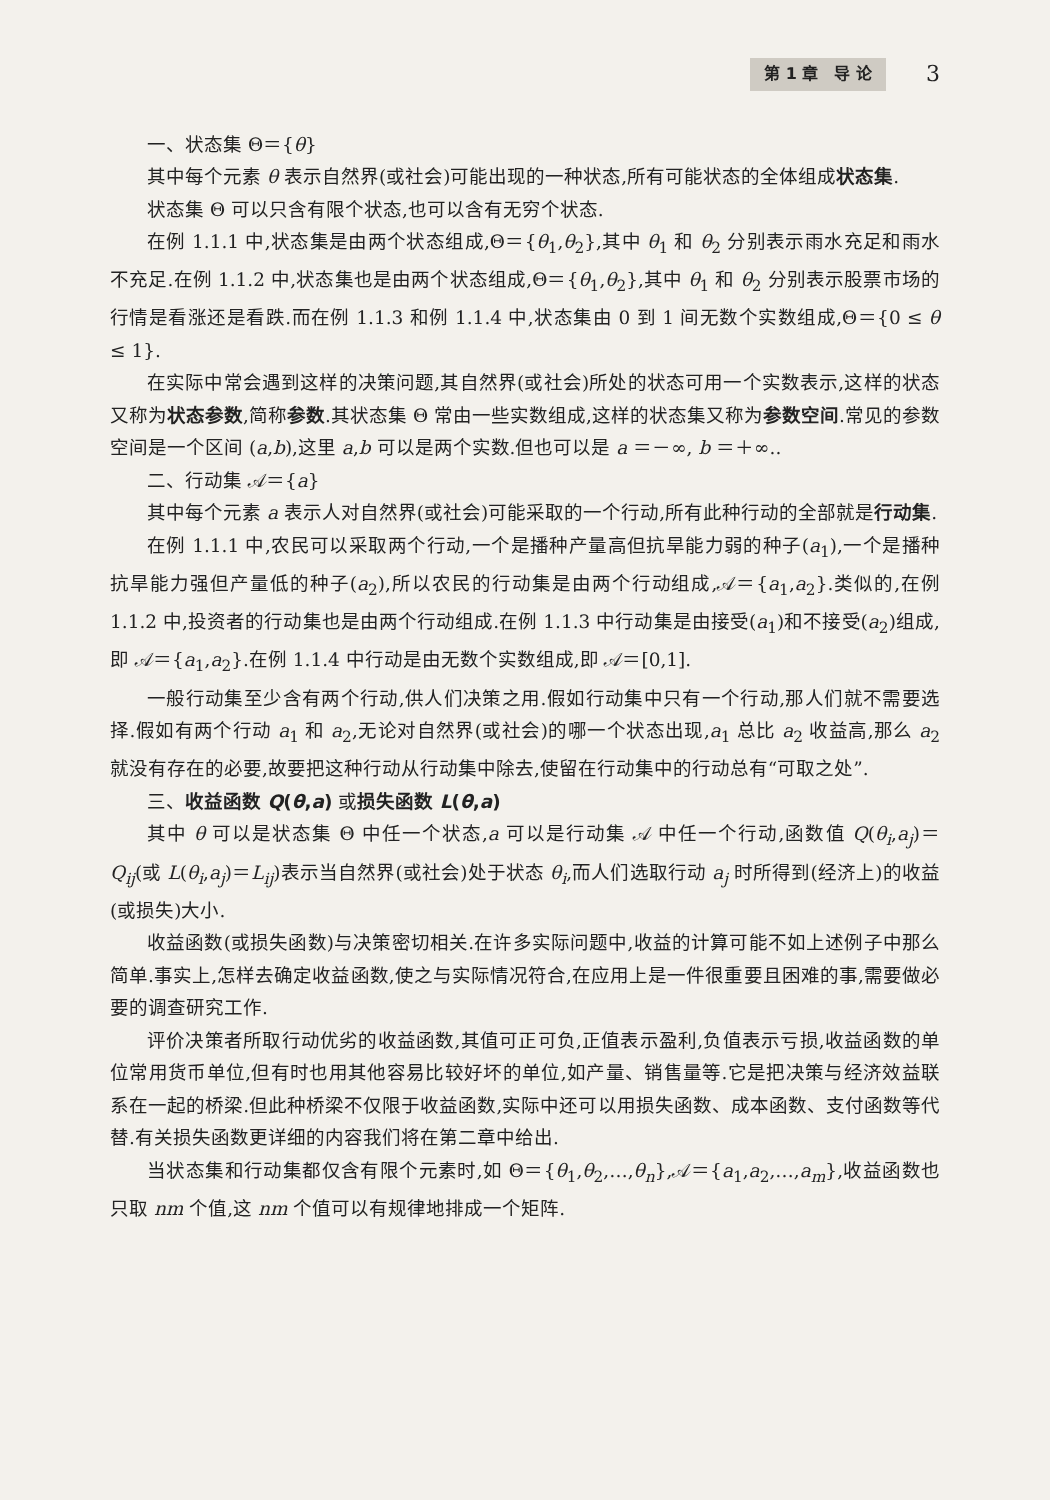第 1 章　导 论 3
一、状态集 Θ＝{θ}
其中每个元素 θ 表示自然界(或社会)可能出现的一种状态,所有可能状态的全体组成状态集.
状态集 Θ 可以只含有限个状态,也可以含有无穷个状态.
在例 1.1.1 中,状态集是由两个状态组成,Θ＝{θ<sub>1</sub>,θ<sub>2</sub>},其中 θ<sub>1</sub> 和 θ<sub>2</sub> 分别表示雨水充足和雨水不充足.在例 1.1.2 中,状态集也是由两个状态组成,Θ＝{θ<sub>1</sub>,θ<sub>2</sub>},其中 θ<sub>1</sub> 和 θ<sub>2</sub> 分别表示股票市场的行情是看涨还是看跌.而在例 1.1.3 和例 1.1.4 中,状态集由 0 到 1 间无数个实数组成,Θ＝{0 ≤ θ ≤ 1}.
在实际中常会遇到这样的决策问题,其自然界(或社会)所处的状态可用一个实数表示,这样的状态又称为状态参数,简称参数.其状态集 Θ 常由一些实数组成,这样的状态集又称为参数空间.常见的参数空间是一个区间 (a,b),这里 a,b 可以是两个实数.但也可以是 a ＝－∞, b ＝＋∞..
二、行动集 𝒜＝{a}
其中每个元素 a 表示人对自然界(或社会)可能采取的一个行动,所有此种行动的全部就是行动集.
在例 1.1.1 中,农民可以采取两个行动,一个是播种产量高但抗旱能力弱的种子(a<sub>1</sub>),一个是播种抗旱能力强但产量低的种子(a<sub>2</sub>),所以农民的行动集是由两个行动组成,𝒜＝{a<sub>1</sub>,a<sub>2</sub>}.类似的,在例 1.1.2 中,投资者的行动集也是由两个行动组成.在例 1.1.3 中行动集是由接受(a<sub>1</sub>)和不接受(a<sub>2</sub>)组成,即 𝒜＝{a<sub>1</sub>,a<sub>2</sub>}.在例 1.1.4 中行动是由无数个实数组成,即 𝒜＝[0,1].
一般行动集至少含有两个行动,供人们决策之用.假如行动集中只有一个行动,那人们就不需要选择.假如有两个行动 a<sub>1</sub> 和 a<sub>2</sub>,无论对自然界(或社会)的哪一个状态出现,a<sub>1</sub> 总比 a<sub>2</sub> 收益高,那么 a<sub>2</sub> 就没有存在的必要,故要把这种行动从行动集中除去,使留在行动集中的行动总有“可取之处”.
三、收益函数 Q(θ,a) 或损失函数 L(θ,a)
其中 θ 可以是状态集 Θ 中任一个状态,a 可以是行动集 𝒜 中任一个行动,函数值 Q(θ<sub>i</sub>,a<sub>j</sub>)＝Q<sub>ij</sub>(或 L(θ<sub>i</sub>,a<sub>j</sub>)＝L<sub>ij</sub>)表示当自然界(或社会)处于状态 θ<sub>i</sub>,而人们选取行动 a<sub>j</sub> 时所得到(经济上)的收益(或损失)大小.
收益函数(或损失函数)与决策密切相关.在许多实际问题中,收益的计算可能不如上述例子中那么简单.事实上,怎样去确定收益函数,使之与实际情况符合,在应用上是一件很重要且困难的事,需要做必要的调查研究工作.
评价决策者所取行动优劣的收益函数,其值可正可负,正值表示盈利,负值表示亏损,收益函数的单位常用货币单位,但有时也用其他容易比较好坏的单位,如产量、销售量等.它是把决策与经济效益联系在一起的桥梁.但此种桥梁不仅限于收益函数,实际中还可以用损失函数、成本函数、支付函数等代替.有关损失函数更详细的内容我们将在第二章中给出.
当状态集和行动集都仅含有限个元素时,如 Θ＝{θ<sub>1</sub>,θ<sub>2</sub>,…,θ<sub>n</sub>},𝒜＝{a<sub>1</sub>,a<sub>2</sub>,…,a<sub>m</sub>},收益函数也只取 nm 个值,这 nm 个值可以有规律地排成一个矩阵.